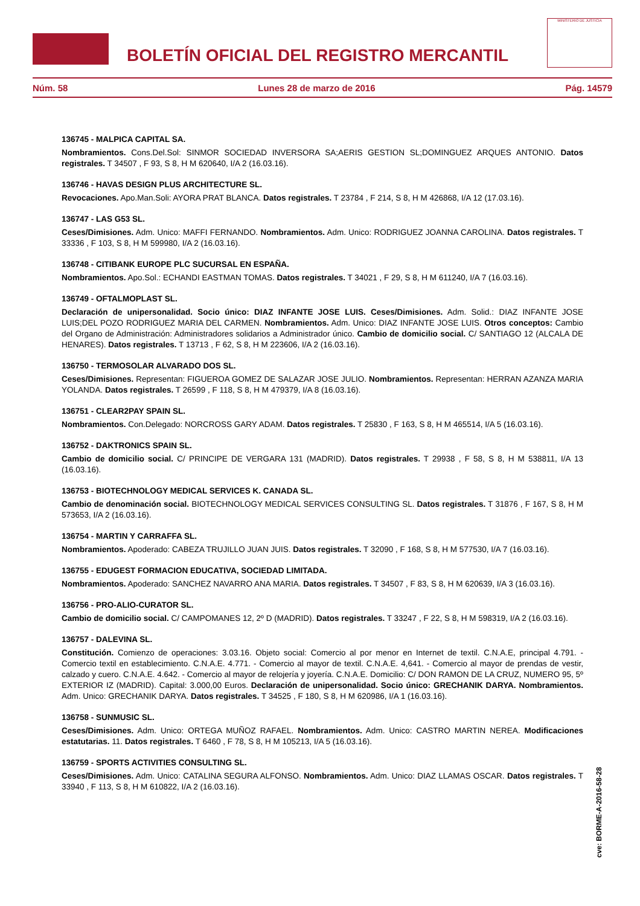BOLETÍN OFICIAL DEL REGISTRO MERCANTIL
MINISTERIO DE JUSTICIA
Núm. 58 Lunes 28 de marzo de 2016 Pág. 14579
136745 - MALPICA CAPITAL SA.
Nombramientos. Cons.Del.Sol: SINMOR SOCIEDAD INVERSORA SA;AERIS GESTION SL;DOMINGUEZ ARQUES ANTONIO. Datos registrales. T 34507 , F 93, S 8, H M 620640, I/A 2 (16.03.16).
136746 - HAVAS DESIGN PLUS ARCHITECTURE SL.
Revocaciones. Apo.Man.Soli: AYORA PRAT BLANCA. Datos registrales. T 23784 , F 214, S 8, H M 426868, I/A 12 (17.03.16).
136747 - LAS G53 SL.
Ceses/Dimisiones. Adm. Unico: MAFFI FERNANDO. Nombramientos. Adm. Unico: RODRIGUEZ JOANNA CAROLINA. Datos registrales. T 33336 , F 103, S 8, H M 599980, I/A 2 (16.03.16).
136748 - CITIBANK EUROPE PLC SUCURSAL EN ESPAÑA.
Nombramientos. Apo.Sol.: ECHANDI EASTMAN TOMAS. Datos registrales. T 34021 , F 29, S 8, H M 611240, I/A 7 (16.03.16).
136749 - OFTALMOPLAST SL.
Declaración de unipersonalidad. Socio único: DIAZ INFANTE JOSE LUIS. Ceses/Dimisiones. Adm. Solid.: DIAZ INFANTE JOSE LUIS;DEL POZO RODRIGUEZ MARIA DEL CARMEN. Nombramientos. Adm. Unico: DIAZ INFANTE JOSE LUIS. Otros conceptos: Cambio del Organo de Administración: Administradores solidarios a Administrador único. Cambio de domicilio social. C/ SANTIAGO 12 (ALCALA DE HENARES). Datos registrales. T 13713 , F 62, S 8, H M 223606, I/A 2 (16.03.16).
136750 - TERMOSOLAR ALVARADO DOS SL.
Ceses/Dimisiones. Representan: FIGUEROA GOMEZ DE SALAZAR JOSE JULIO. Nombramientos. Representan: HERRAN AZANZA MARIA YOLANDA. Datos registrales. T 26599 , F 118, S 8, H M 479379, I/A 8 (16.03.16).
136751 - CLEAR2PAY SPAIN SL.
Nombramientos. Con.Delegado: NORCROSS GARY ADAM. Datos registrales. T 25830 , F 163, S 8, H M 465514, I/A 5 (16.03.16).
136752 - DAKTRONICS SPAIN SL.
Cambio de domicilio social. C/ PRINCIPE DE VERGARA 131 (MADRID). Datos registrales. T 29938 , F 58, S 8, H M 538811, I/A 13 (16.03.16).
136753 - BIOTECHNOLOGY MEDICAL SERVICES K. CANADA SL.
Cambio de denominación social. BIOTECHNOLOGY MEDICAL SERVICES CONSULTING SL. Datos registrales. T 31876 , F 167, S 8, H M 573653, I/A 2 (16.03.16).
136754 - MARTIN Y CARRAFFA SL.
Nombramientos. Apoderado: CABEZA TRUJILLO JUAN JUIS. Datos registrales. T 32090 , F 168, S 8, H M 577530, I/A 7 (16.03.16).
136755 - EDUGEST FORMACION EDUCATIVA, SOCIEDAD LIMITADA.
Nombramientos. Apoderado: SANCHEZ NAVARRO ANA MARIA. Datos registrales. T 34507 , F 83, S 8, H M 620639, I/A 3 (16.03.16).
136756 - PRO-ALIO-CURATOR SL.
Cambio de domicilio social. C/ CAMPOMANES 12, 2º D (MADRID). Datos registrales. T 33247 , F 22, S 8, H M 598319, I/A 2 (16.03.16).
136757 - DALEVINA SL.
Constitución. Comienzo de operaciones: 3.03.16. Objeto social: Comercio al por menor en Internet de textil. C.N.A.E, principal 4.791. - Comercio textil en establecimiento. C.N.A.E. 4.771. - Comercio al mayor de textil. C.N.A.E. 4,641. - Comercio al mayor de prendas de vestir, calzado y cuero. C.N.A.E. 4.642. - Comercio al mayor de relojería y joyería. C.N.A.E. Domicilio: C/ DON RAMON DE LA CRUZ, NUMERO 95, 5º EXTERIOR IZ (MADRID). Capital: 3.000,00 Euros. Declaración de unipersonalidad. Socio único: GRECHANIK DARYA. Nombramientos. Adm. Unico: GRECHANIK DARYA. Datos registrales. T 34525 , F 180, S 8, H M 620986, I/A 1 (16.03.16).
136758 - SUNMUSIC SL.
Ceses/Dimisiones. Adm. Unico: ORTEGA MUÑOZ RAFAEL. Nombramientos. Adm. Unico: CASTRO MARTIN NEREA. Modificaciones estatutarias. 11. Datos registrales. T 6460 , F 78, S 8, H M 105213, I/A 5 (16.03.16).
136759 - SPORTS ACTIVITIES CONSULTING SL.
Ceses/Dimisiones. Adm. Unico: CATALINA SEGURA ALFONSO. Nombramientos. Adm. Unico: DIAZ LLAMAS OSCAR. Datos registrales. T 33940 , F 113, S 8, H M 610822, I/A 2 (16.03.16).
cve: BORME-A-2016-58-28